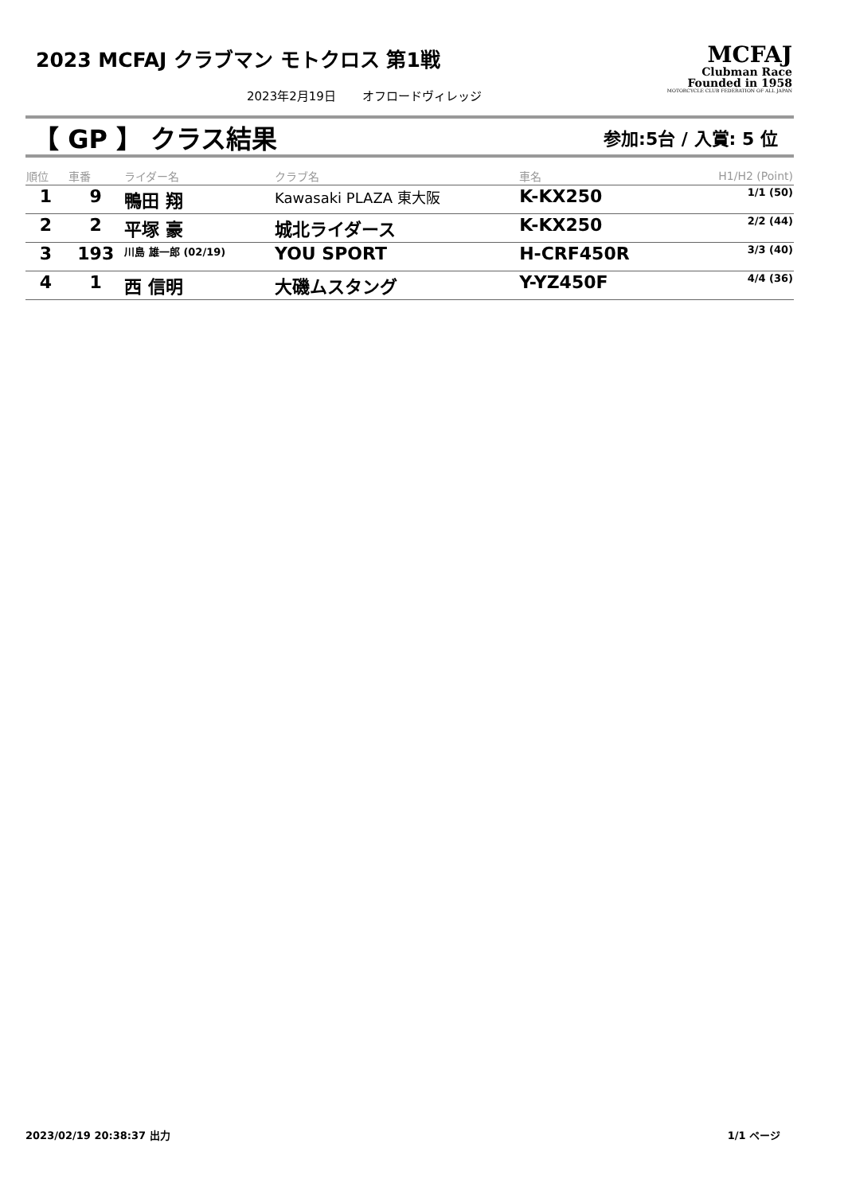2023 MCFAJ クラブマン モトクロス 第1戦
2023年2月19日 オフロードヴィレッジ
MCFAJ
Clubman Race
Founded in 1958
MOTORCYCLE CLUB FEDERATION OF ALL JAPAN
【 GP 】 クラス結果
参加:5台 / 入賞: 5 位
| 順位 | 車番 | ライダー名 | クラブ名 | 車名 | H1/H2 (Point) |
| --- | --- | --- | --- | --- | --- |
| 1 | 9 | 鴨田 翔 | Kawasaki PLAZA 東大阪 | K-KX250 | 1/1 (50) |
| 2 | 2 | 平塚 豪 | 城北ライダース | K-KX250 | 2/2 (44) |
| 3 | 193 | 川島 雄一郎 (02/19) | YOU SPORT | H-CRF450R | 3/3 (40) |
| 4 | 1 | 西 信明 | 大磯ムスタング | Y-YZ450F | 4/4 (36) |
2023/02/19 20:38:37 出力 1/1 ページ